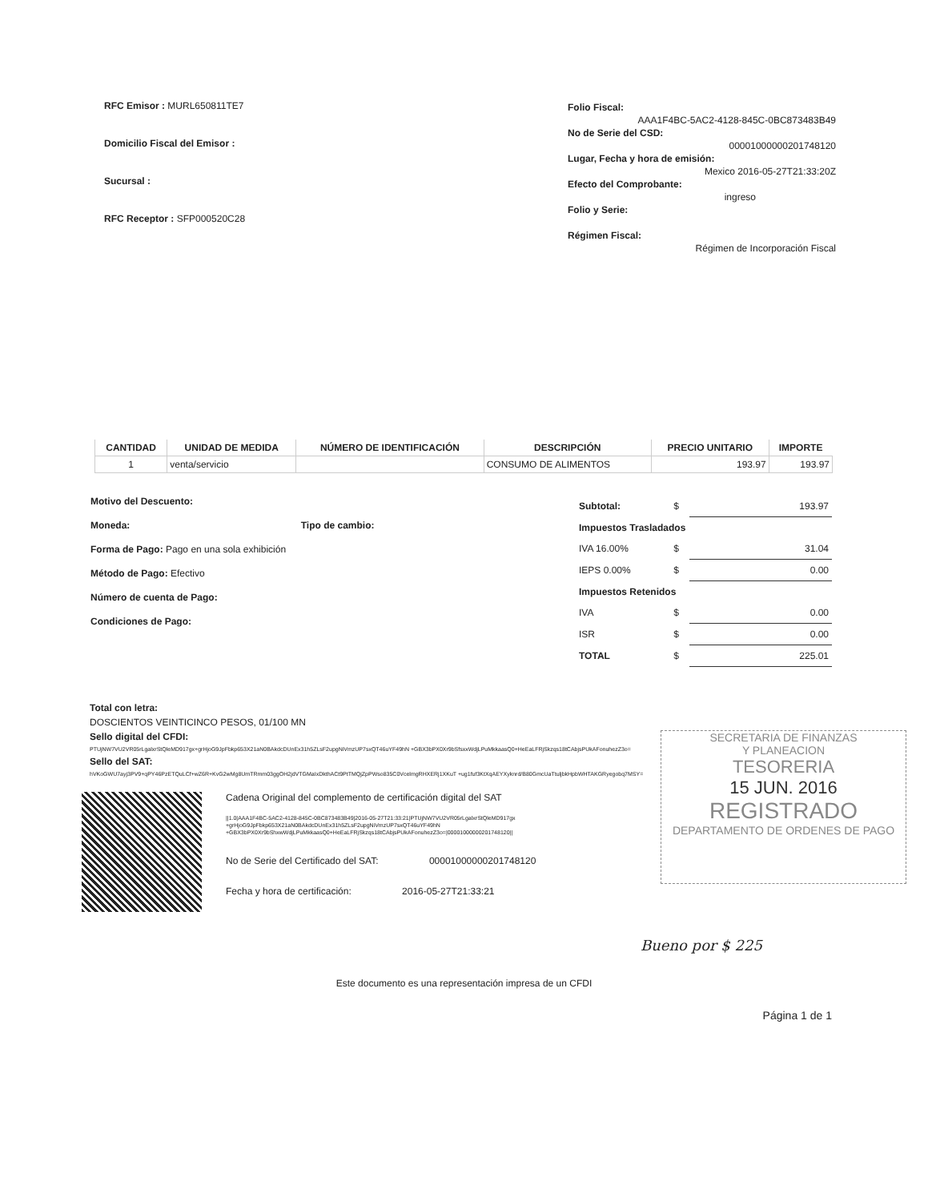RFC Emisor : MURL650811TE7
Domicilio Fiscal del Emisor :
Sucursal :
RFC Receptor : SFP000520C28
Folio Fiscal:
AAA1F4BC-5AC2-4128-845C-0BC873483B49
No de Serie del CSD:
00001000000201748120
Lugar, Fecha y hora de emisión:
Mexico 2016-05-27T21:33:20Z
Efecto del Comprobante:
ingreso
Folio y Serie:
Régimen Fiscal:
Régimen de Incorporación Fiscal
| CANTIDAD | UNIDAD DE MEDIDA | NÚMERO DE IDENTIFICACIÓN | DESCRIPCIÓN | PRECIO UNITARIO | IMPORTE |
| --- | --- | --- | --- | --- | --- |
| 1 | venta/servicio | | CONSUMO DE ALIMENTOS | 193.97 | 193.97 |
Motivo del Descuento:
Moneda: Tipo de cambio:
Forma de Pago: Pago en una sola exhibición
Método de Pago: Efectivo
Número de cuenta de Pago:
Condiciones de Pago:
| Subtotal: | $ | 193.97 |
| Impuestos Trasladados | | |
| IVA 16.00% | $ | 31.04 |
| IEPS 0.00% | $ | 0.00 |
| Impuestos Retenidos | | |
| IVA | $ | 0.00 |
| ISR | $ | 0.00 |
| TOTAL | $ | 225.01 |
SECRETARIA DE FINANZAS
Y PLANEACION
TESORERIA
15 JUN. 2016
REGISTRADO
DEPARTAMENTO DE ORDENES DE PAGO
Total con letra:
DOSCIENTOS VEINTICINCO PESOS, 01/100 MN
Sello digital del CFDI:
PTUjNW7VU2VR05rLgalxrStQleMD917gx+grHjoG9JpFbkp653X21aN0BAkdcDUnEx31h5ZLsF2upgNiVmzUP7sxQT46uYF49hN +GBX3bPX0Xr9bSfsxxWdjLPuMkkaasQ0+HeEaLFRjSkzqs18tCAbjsPUkAFonuhezZ3o=
Sello del SAT:
hVKoGWU7ayj3PV9+qPY46PzETQuLCf+wZ6R+KvG2wMg8UmTRmm03ggOH2jdVTGMaIxDkthACt9PtTMQjZpPWso835C0VcelmgRHXERj1XKuT +ug1fuf3KtXqAEYXyknrd/B80GmcUaTtuljbkHpbWHTAKGRyegobq7MSY=
Cadena Original del complemento de certificación digital del SAT
||1.0|AAA1F4BC-5AC2-4128-845C-0BC873483B49|2016-05-27T21:33:21|PTUjNW7VU2VR05rLgalxrStQleMD917gx +grHjoG9JpFbkp653X21aN0BAkdcDUnEx31h5ZLsF2upgNiVmzUP7sxQT46uYF49hN +GBX3bPX0Xr9bShxwWdjLPuMkkaasQ0+HeEaLFRjSkzqs18tCAbjsPUkAFonuhezZ3o=|00001000000201748120||
No de Serie del Certificado del SAT: 00001000000201748120
Fecha y hora de certificación: 2016-05-27T21:33:21
Bueno por $ 225
Este documento es una representación impresa de un CFDI
Página 1 de 1